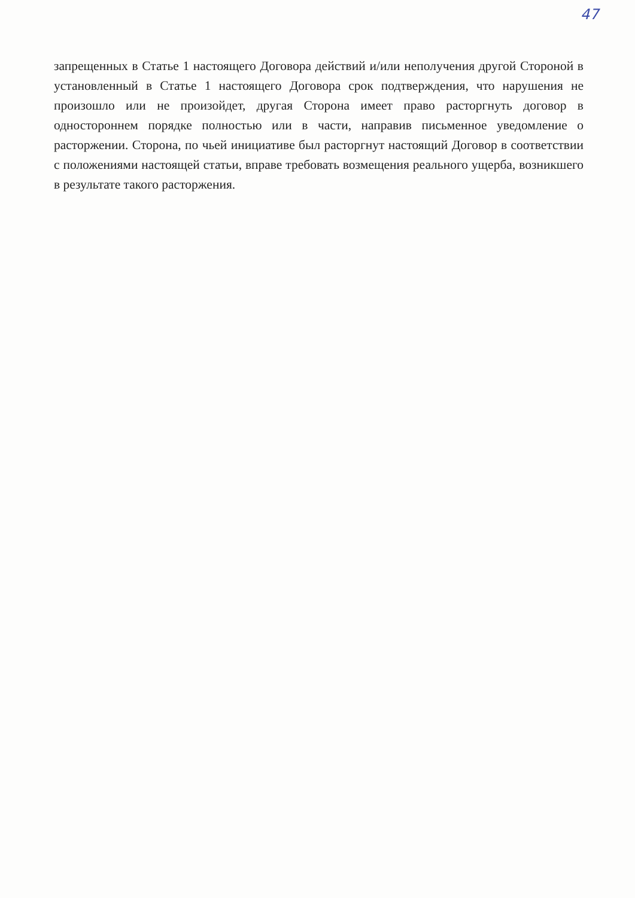47
запрещенных в Статье 1 настоящего Договора действий и/или неполучения другой Стороной в установленный в Статье 1 настоящего Договора срок подтверждения, что нарушения не произошло или не произойдет, другая Сторона имеет право расторгнуть договор в одностороннем порядке полностью или в части, направив письменное уведомление о расторжении. Сторона, по чьей инициативе был расторгнут настоящий Договор в соответствии с положениями настоящей статьи, вправе требовать возмещения реального ущерба, возникшего в результате такого расторжения.